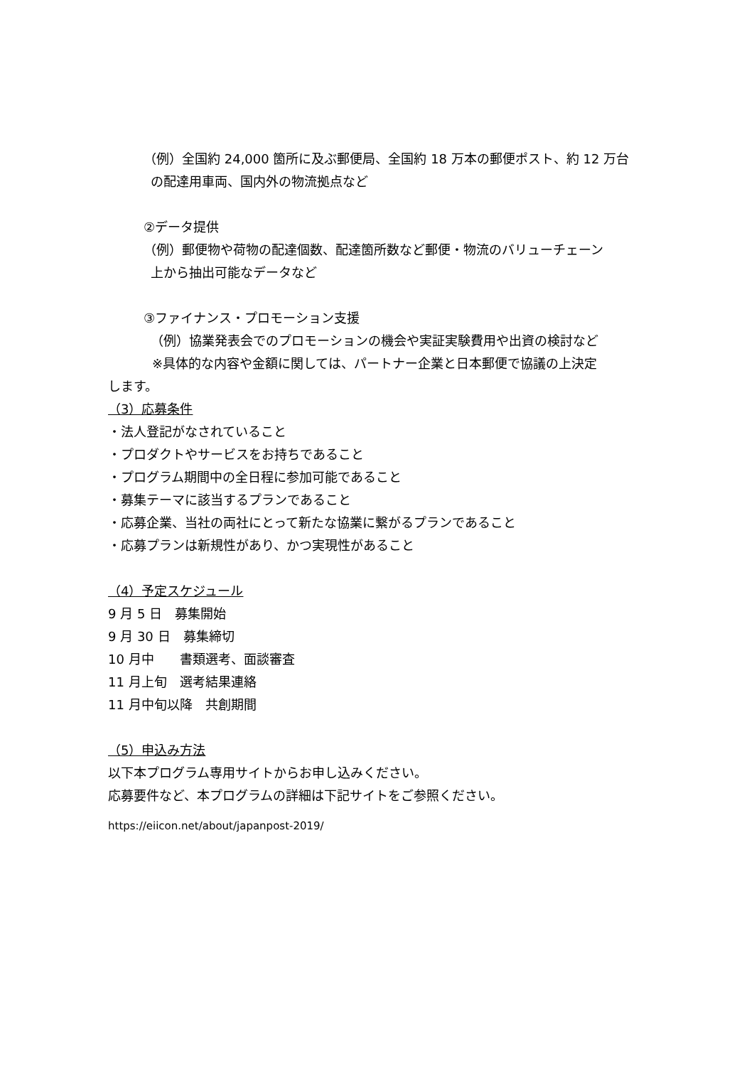（例）全国約 24,000 箇所に及ぶ郵便局、全国約 18 万本の郵便ポスト、約 12 万台
の配達用車両、国内外の物流拠点など
②データ提供
（例）郵便物や荷物の配達個数、配達箇所数など郵便・物流のバリューチェーン
上から抽出可能なデータなど
③ファイナンス・プロモーション支援
（例）協業発表会でのプロモーションの機会や実証実験費用や出資の検討など
※具体的な内容や金額に関しては、パートナー企業と日本郵便で協議の上決定
します。
（3）応募条件
・法人登記がなされていること
・プロダクトやサービスをお持ちであること
・プログラム期間中の全日程に参加可能であること
・募集テーマに該当するプランであること
・応募企業、当社の両社にとって新たな協業に繋がるプランであること
・応募プランは新規性があり、かつ実現性があること
（4）予定スケジュール
9 月 5 日　募集開始
9 月 30 日　募集締切
10 月中　　書類選考、面談審査
11 月上旬　選考結果連絡
11 月中旬以降　共創期間
（5）申込み方法
以下本プログラム専用サイトからお申し込みください。
応募要件など、本プログラムの詳細は下記サイトをご参照ください。
https://eiicon.net/about/japanpost-2019/